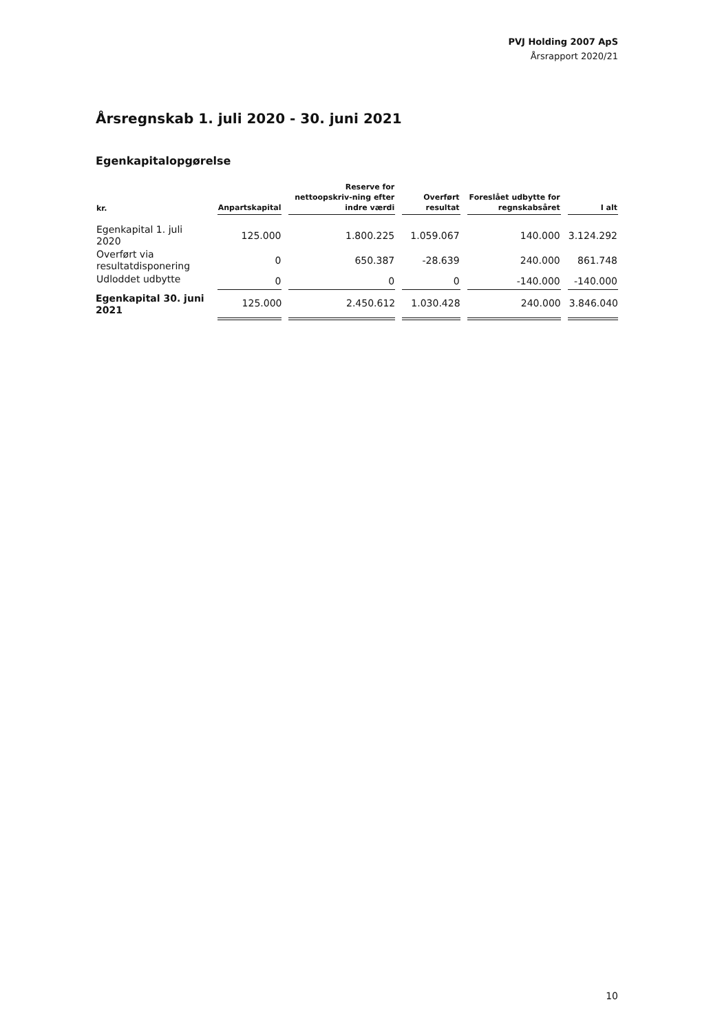PVJ Holding 2007 ApS
Årsrapport 2020/21
Årsregnskab 1. juli 2020 - 30. juni 2021
Egenkapitalopgørelse
| kr. | Anpartskapital | Reserve for nettoopskriv-ning efter indre værdi | Overført resultat | Foreslået udbytte for regnskabsåret | I alt |
| --- | --- | --- | --- | --- | --- |
| Egenkapital 1. juli 2020 | 125.000 | 1.800.225 | 1.059.067 | 140.000 | 3.124.292 |
| Overført via resultatdisponering | 0 | 650.387 | -28.639 | 240.000 | 861.748 |
| Udloddet udbytte | 0 | 0 | 0 | -140.000 | -140.000 |
| Egenkapital 30. juni 2021 | 125.000 | 2.450.612 | 1.030.428 | 240.000 | 3.846.040 |
10